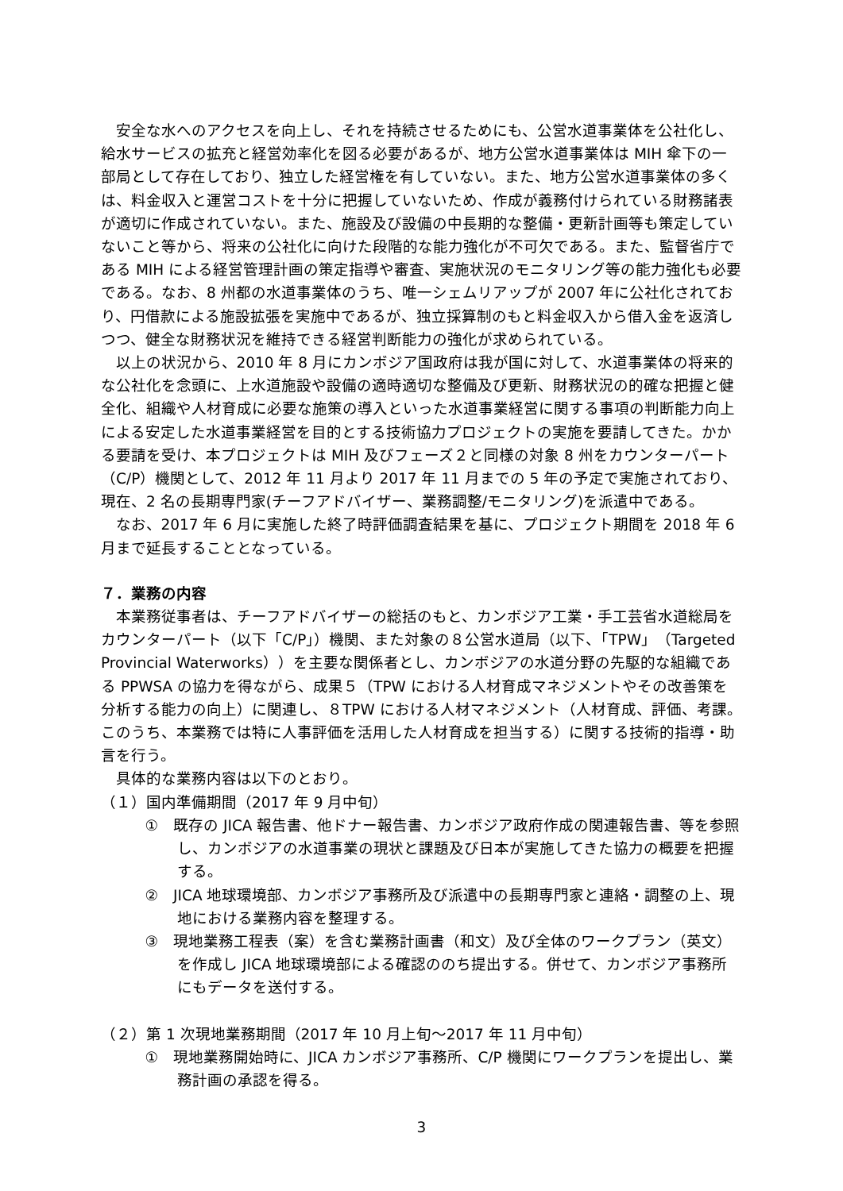安全な水へのアクセスを向上し、それを持続させるためにも、公営水道事業体を公社化し、給水サービスの拡充と経営効率化を図る必要があるが、地方公営水道事業体は MIH 傘下の一部局として存在しており、独立した経営権を有していない。また、地方公営水道事業体の多くは、料金収入と運営コストを十分に把握していないため、作成が義務付けられている財務諸表が適切に作成されていない。また、施設及び設備の中長期的な整備・更新計画等も策定していないこと等から、将来の公社化に向けた段階的な能力強化が不可欠である。また、監督省庁である MIH による経営管理計画の策定指導や審査、実施状況のモニタリング等の能力強化も必要である。なお、8 州都の水道事業体のうち、唯一シェムリアップが 2007 年に公社化されており、円借款による施設拡張を実施中であるが、独立採算制のもと料金収入から借入金を返済しつつ、健全な財務状況を維持できる経営判断能力の強化が求められている。
以上の状況から、2010 年 8 月にカンボジア国政府は我が国に対して、水道事業体の将来的な公社化を念頭に、上水道施設や設備の適時適切な整備及び更新、財務状況の的確な把握と健全化、組織や人材育成に必要な施策の導入といった水道事業経営に関する事項の判断能力向上による安定した水道事業経営を目的とする技術協力プロジェクトの実施を要請してきた。かかる要請を受け、本プロジェクトは MIH 及びフェーズ２と同様の対象 8 州をカウンターパート（C/P）機関として、2012 年 11 月より 2017 年 11 月までの 5 年の予定で実施されており、現在、2 名の長期専門家(チーフアドバイザー、業務調整/モニタリング)を派遣中である。
なお、2017 年 6 月に実施した終了時評価調査結果を基に、プロジェクト期間を 2018 年 6 月まで延長することとなっている。
７．業務の内容
本業務従事者は、チーフアドバイザーの総括のもと、カンボジア工業・手工芸省水道総局をカウンターパート（以下「C/P」）機関、また対象の８公営水道局（以下、「TPW」（Targeted Provincial Waterworks））を主要な関係者とし、カンボジアの水道分野の先駆的な組織である PPWSA の協力を得ながら、成果５（TPW における人材育成マネジメントやその改善策を分析する能力の向上）に関連し、８TPW における人材マネジメント（人材育成、評価、考課。このうち、本業務では特に人事評価を活用した人材育成を担当する）に関する技術的指導・助言を行う。
具体的な業務内容は以下のとおり。
（１）国内準備期間（2017 年 9 月中旬）
①　既存の JICA 報告書、他ドナー報告書、カンボジア政府作成の関連報告書、等を参照し、カンボジアの水道事業の現状と課題及び日本が実施してきた協力の概要を把握する。
②　JICA 地球環境部、カンボジア事務所及び派遣中の長期専門家と連絡・調整の上、現地における業務内容を整理する。
③　現地業務工程表（案）を含む業務計画書（和文）及び全体のワークプラン（英文）を作成し JICA 地球環境部による確認ののち提出する。併せて、カンボジア事務所にもデータを送付する。
（２）第 1 次現地業務期間（2017 年 10 月上旬～2017 年 11 月中旬）
①　現地業務開始時に、JICA カンボジア事務所、C/P 機関にワークプランを提出し、業務計画の承認を得る。
3